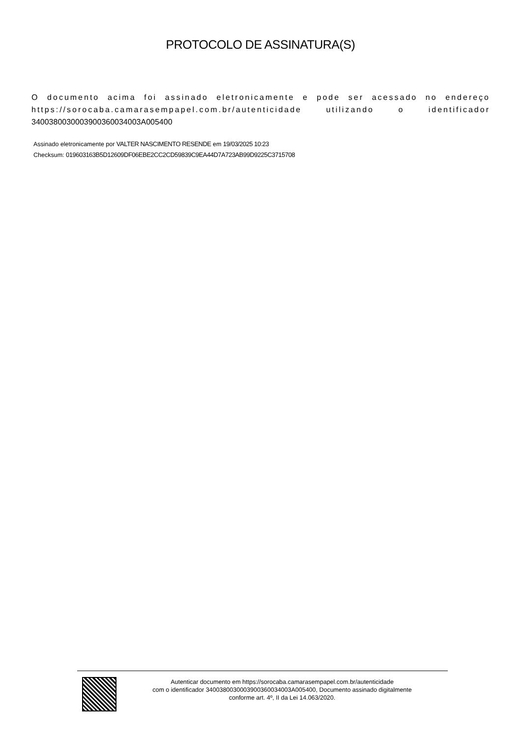PROTOCOLO DE ASSINATURA(S)
O documento acima foi assinado eletronicamente e pode ser acessado no endereço https://sorocaba.camarasempapel.com.br/autenticidade utilizando o identificador 340038003000390036003400​3A005400
Assinado eletronicamente por VALTER NASCIMENTO RESENDE em 19/03/2025 10:23
Checksum: 019603163B5D12609DF06EBE2CC2CD59839C9EA44D7A723AB99D9225C3715708
Autenticar documento em https://sorocaba.camarasempapel.com.br/autenticidade
com o identificador 340038003000390036003400​3A005400, Documento assinado digitalmente
conforme art. 4º, II da Lei 14.063/2020.